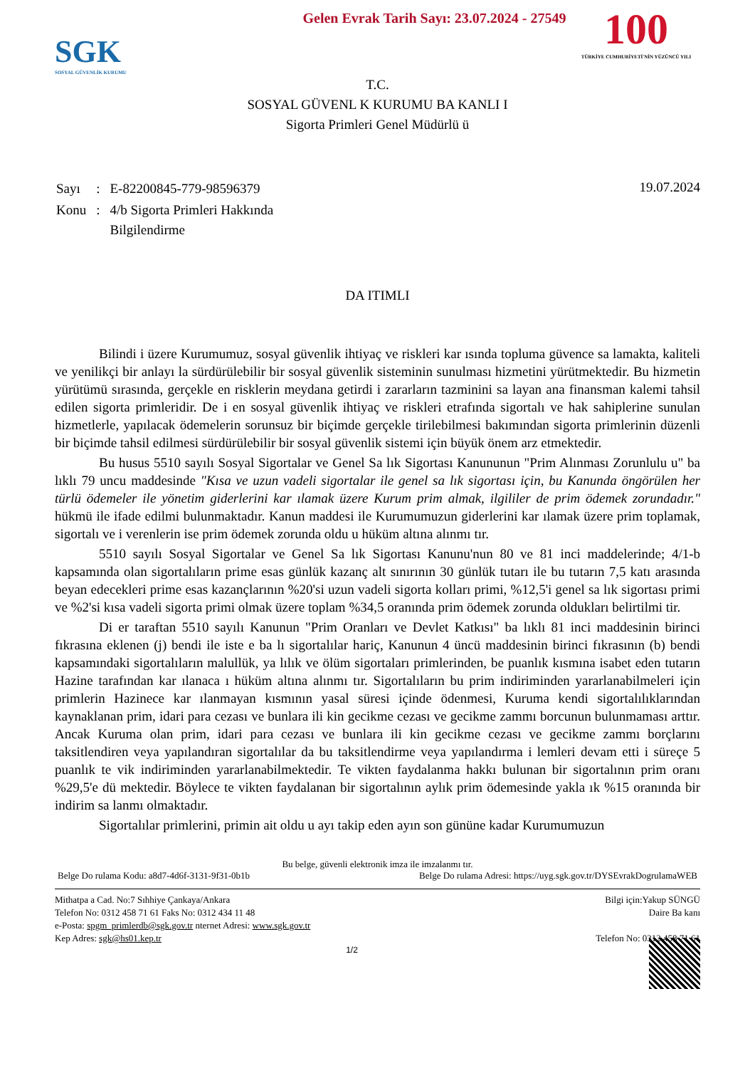Gelen Evrak Tarih Sayı: 23.07.2024 - 27549
SGK
SOSYAL GÜVENLİK KURUMU
100
TÜRKİYE CUMHURİYETİ'NİN YÜZÜNCÜ YILI
T.C.
SOSYAL GÜVENL K KURUMU BA KANLI I
Sigorta Primleri Genel Müdürlü ü
| Sayı | : | E-82200845-779-98596379 |
| Konu | : | 4/b Sigorta Primleri Hakkında Bilgilendirme |
19.07.2024
DA ITIMLI
Bilindi i üzere Kurumumuz, sosyal güvenlik ihtiyaç ve riskleri kar ısında topluma güvence sa lamakta, kaliteli ve yenilikçi bir anlayı la sürdürülebilir bir sosyal güvenlik sisteminin sunulması hizmetini yürütmektedir. Bu hizmetin yürütümü sırasında, gerçekle en risklerin meydana getirdi i zararların tazminini sa layan ana finansman kalemi tahsil edilen sigorta primleridir. De i en sosyal güvenlik ihtiyaç ve riskleri etrafında sigortalı ve hak sahiplerine sunulan hizmetlerle, yapılacak ödemelerin sorunsuz bir biçimde gerçekle tirilebilmesi bakımından sigorta primlerinin düzenli bir biçimde tahsil edilmesi sürdürülebilir bir sosyal güvenlik sistemi için büyük önem arz etmektedir.
Bu husus 5510 sayılı Sosyal Sigortalar ve Genel Sa lık Sigortası Kanununun "Prim Alınması Zorunlulu u" ba lıklı 79 uncu maddesinde "Kısa ve uzun vadeli sigortalar ile genel sa lık sigortası için, bu Kanunda öngörülen her türlü ödemeler ile yönetim giderlerini kar ılamak üzere Kurum prim almak, ilgililer de prim ödemek zorundadır." hükmü ile ifade edilmi bulunmaktadır. Kanun maddesi ile Kurumumuzun giderlerini kar ılamak üzere prim toplamak, sigortalı ve i verenlerin ise prim ödemek zorunda oldu u hüküm altına alınmı tır.
5510 sayılı Sosyal Sigortalar ve Genel Sa lık Sigortası Kanunu'nun 80 ve 81 inci maddelerinde; 4/1-b kapsamında olan sigortalıların prime esas günlük kazanç alt sınırının 30 günlük tutarı ile bu tutarın 7,5 katı arasında beyan edecekleri prime esas kazançlarının %20'si uzun vadeli sigorta kolları primi, %12,5'i genel sa lık sigortası primi ve %2'si kısa vadeli sigorta primi olmak üzere toplam %34,5 oranında prim ödemek zorunda oldukları belirtilmi tir.
Di er taraftan 5510 sayılı Kanunun "Prim Oranları ve Devlet Katkısı" ba lıklı 81 inci maddesinin birinci fıkrasına eklenen (j) bendi ile iste e ba lı sigortalılar hariç, Kanunun 4 üncü maddesinin birinci fıkrasının (b) bendi kapsamındaki sigortalıların malullük, ya lılık ve ölüm sigortaları primlerinden, be puanlık kısmına isabet eden tutarın Hazine tarafından kar ılanaca ı hüküm altına alınmı tır. Sigortalıların bu prim indiriminden yararlanabilmeleri için primlerin Hazinece kar ılanmayan kısmının yasal süresi içinde ödenmesi, Kuruma kendi sigortalılıklarından kaynaklanan prim, idari para cezası ve bunlara ili kin gecikme cezası ve gecikme zammı borcunun bulunmaması arttır. Ancak Kuruma olan prim, idari para cezası ve bunlara ili kin gecikme cezası ve gecikme zammı borçlarını taksitlendiren veya yapılandıran sigortalılar da bu taksitlendirme veya yapılandırma i lemleri devam etti i süreçe 5 puanlık te vik indiriminden yararlanabilmektedir. Te vikten faydalanma hakkı bulunan bir sigortalının prim oranı %29,5'e dü mektedir. Böylece te vikten faydalanan bir sigortalının aylık prim ödemesinde yakla ık %15 oranında bir indirim sa lanmı olmaktadır.
Sigortalılar primlerini, primin ait oldu u ayı takip eden ayın son gününe kadar Kurumumuzun
Bu belge, güvenli elektronik imza ile imzalanmı tır.
Belge Do rulama Kodu: a8d7-4d6f-3131-9f31-0b1b Belge Do rulama Adresi: https://uyg.sgk.gov.tr/DYSEvrakDogrulamaWEB
Mithatpa a Cad. No:7 Sıhhiye Çankaya/Ankara
Telefon No: 0312 458 71 61 Faks No: 0312 434 11 48
e-Posta: spgm_primlerdb@sgk.gov.tr nternet Adresi: www.sgk.gov.tr
Kep Adres: sgk@hs01.kep.tr
Bilgi için:Yakup SÜNGÜ
Daire Ba kanı
Telefon No: 0312 458 71 61
1/2